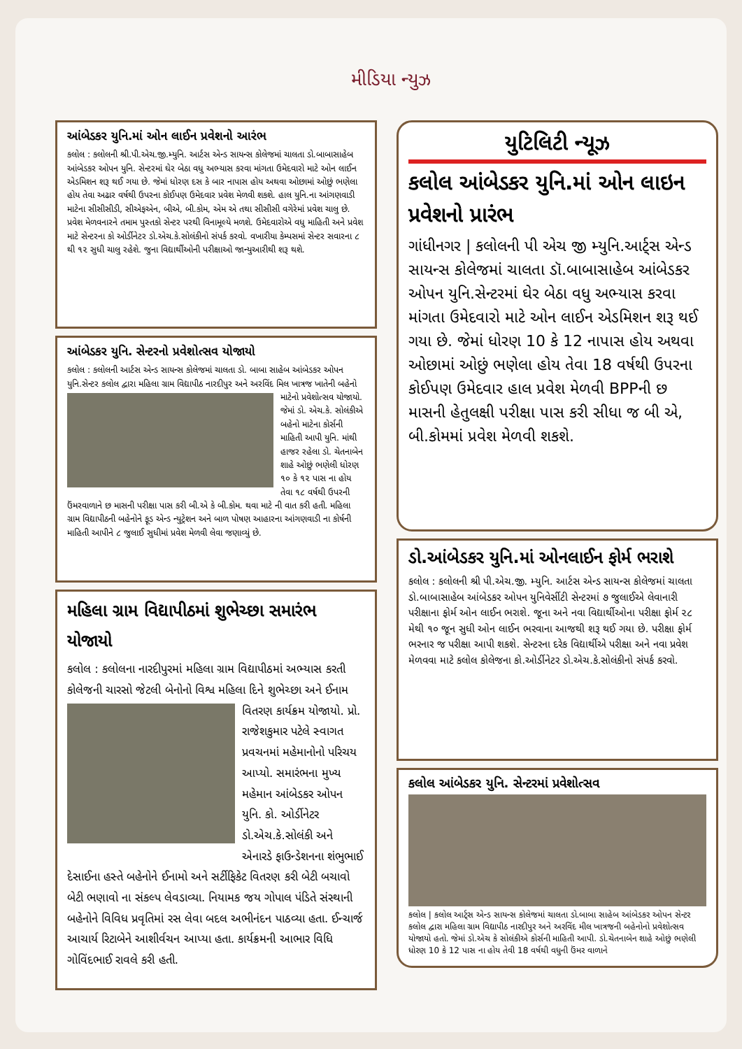મીડિયા ન્યુઝ
આંબેડકર યુનિ.માં ઓન લાઈન પ્રવેશનો આરંભ
કલોલ : કલોલની શ્રી.પી.એચ.જી.મ્યુનિ. આર્ટસ એન્ડ સાયન્સ કોલેજમાં ચાલતા ડો.બાબાસાહેબ આંબેડકર ઓપન યુનિ. સેન્ટરમાં ઘેર બેઠા વધુ અભ્યાસ કરવા માંગતા ઉમેદવારો માટે ઓન લાઈન એડમિશન શરૂ થઈ ગયા છે. જેમાં ધોરણ દસ કે બાર નાપાસ હોય અથવા ઓછામાં ઓછું ભણેલા હોય તેવા અઢાર વર્ષથી ઉપરના કોઈપણ ઉમેદવાર પ્રવેશ મેળવી શકશે. હાલ યુનિ.ના આંગણવાડી માટેના સીસીસીડી, સીએફએન, બીએ, બી.કોમ, એમ એ તથા સીસીસી વગેરેમાં પ્રવેશ ચાલુ છે. પ્રવેશ મેળવનારને તમામ પુસ્તકો સેન્ટર પરથી વિનામૂલ્યે મળશે. ઉમેદવારોએ વધુ માહિતી અને પ્રવેશ માટે સેન્ટરના કો ઓર્ડીનેટર ડો.એચ.કે.સોલંકીનો સંપર્ક કરવો. વખારીયા કેમ્પસમાં સેન્ટર સવારના ૮ થી ૧૨ સુધી ચાલુ રહેશે. જુના વિદ્યાર્થીઓની પરીક્ષાઓ જાન્યુઆરીથી શરૂ થશે.
આંબેડકર યુનિ. સેન્ટરનો પ્રવેશોત્સવ યોજાયો
કલોલ : કલોલની આર્ટસ એન્ડ સાયન્સ કોલેજમાં ચાલતા ડો. બાબા સાહેબ આંબેડકર ઓપન યુનિ.સેન્ટર કલોલ દ્વારા મહિલા ગ્રામ વિદ્યાપીઠ નારદીપુર અને અરવિંદ મિલ ખાત્રજ
ખાતેની બહેનો માટેનો પ્રવેશોત્સવ યોજાયો. જેમાં ડો. એચ.કે. સોલંકીએ બહેનો માટેના કોર્સની માહિતી આપી યુનિ. માંથી હાજર રહેલા ડો. ચેતનાબેન શાહે ઓછું ભણેલી ધોરણ ૧૦ કે ૧૨ પાસ ના હોય તેવા ૧૮ વર્ષથી ઉપરની ઉંમરવાળાને છ માસની પરીક્ષા પાસ કરી બી.એ કે બી.કોમ. થવા માટે ની વાત કરી હતી. મહિલા ગ્રામ વિદ્યાપીઠની બહેનોને ફૂડ એન્ડ ન્યુટ્રેશન અને બાળ પોષણ આહારના આંગણવાડી ના કોર્ષની માહિતી આપીને ૮ જુલાઈ સુધીમાં પ્રવેશ મેળવી લેવા જણાવ્યું છે.
મહિલા ગ્રામ વિદ્યાપીઠમાં શુભેચ્છા સમારંભ યોજાયો
કલોલ : કલોલના નારદીપુરમાં મહિલા ગ્રામ વિદ્યાપીઠમાં અભ્યાસ કરતી કોલેજની ચારસો જેટલી બેનોનો વિશ્વ મહિલા દિને શુભેચ્છા અને ઈનામ વિતરણ કાર્યક્રમ યોજાયો. પ્રો.
રાજેશકુમાર પટેલે સ્વાગત પ્રવચનમાં મહેમાનોનો પરિચય આપ્યો. સમારંભના મુખ્ય મહેમાન આંબેડકર ઓપન યુનિ. કો. ઓર્ડીનેટર ડો.એચ.કે.સોલંકી અને એનારડે ફાઉન્ડેશનના શંભુભાઈ દેસાઈના હસ્તે બહેનોને ઈનામો અને સર્ટીફિકેટ વિતરણ કરી બેટી બચાવો બેટી ભણાવો ના સંકલ્પ લેવડાવ્યા. નિયામક જય ગોપાલ પંડિતે સંસ્થાની બહેનોને વિવિધ પ્રવૃતિમાં રસ લેવા બદલ અભીનંદન પાઠવ્યા હતા. ઈન્ચાર્જ આચાર્ય રિટાબેને આશીર્વચન આપ્યા હતા. કાર્યક્રમની આભાર વિધિ ગોવિંદભાઈ રાવલે કરી હતી.
યુટિલિટી ન્યૂઝ
કલોલ આંબેડકર યુનિ.માં ઓન લાઇન પ્રવેશનો પ્રારંભ
ગાંધીનગર | કલોલની પી એચ જી મ્યુનિ.આર્ટ્સ એન્ડ સાયન્સ કોલેજમાં ચાલતા ડૉ.બાબાસાહેબ આંબેડકર ઓપન યુનિ.સેન્ટરમાં ઘેર બેઠા વધુ અભ્યાસ કરવા માંગતા ઉમેદવારો માટે ઓન લાઈન એડમિશન શરૂ થઈ ગયા છે. જેમાં ધોરણ 10 કે 12 નાપાસ હોય અથવા ઓછામાં ઓછું ભણેલા હોય તેવા 18 વર્ષથી ઉપરના કોઈપણ ઉમેદવાર હાલ પ્રવેશ મેળવી BPPની છ માસની હેતુલક્ષી પરીક્ષા પાસ કરી સીધા જ બી એ, બી.કોમમાં પ્રવેશ મેળવી શકશે.
ડો.આંબેડકર યુનિ.માં ઓનલાઈન ફોર્મ ભરાશે
કલોલ : કલોલની શ્રી પી.એચ.જી. મ્યુનિ. આર્ટસ એન્ડ સાયન્સ કોલેજમાં ચાલતા ડો.બાબાસાહેબ આંબેડકર ઓપન યુનિવેર્સીટી સેન્ટરમાં ૭ જુલાઈએ લેવાનારી પરીક્ષાના ફોર્મ ઓન લાઈન ભરાશે. જૂના અને નવા વિદ્યાર્થીઓના પરીક્ષા ફોર્મ ૨૮ મેથી ૧૦ જૂન સુધી ઓન લાઈન ભરવાના આજથી શરૂ થઈ ગયા છે. પરીક્ષા ફોર્મ ભરનાર જ પરીક્ષા આપી શકશે. સેન્ટરના દરેક વિદ્યાર્થીએ પરીક્ષા અને નવા પ્રવેશ મેળવવા માટે કલોલ કોલેજના કો.ઓર્ડીનેટર ડો.એચ.કે.સોલંકીનો સંપર્ક કરવો.
કલોલ આંબેડકર યુનિ. સેન્ટરમાં પ્રવેશોત્સવ
કલોલ | કલોલ આર્ટ્સ એન્ડ સાયન્સ કોલેજમાં ચાલતા ડો.બાબા સાહેબ આંબેડકર ઓપન સેન્ટર કલોલ દ્વારા મહિલા ગ્રામ વિદ્યાપીઠ નારદીપુર અને અરવિંદ મીલ ખાત્રજની બહેનોનો પ્રવેશોત્સવ યોજાયો હતો. જેમાં ડો.એચ કે સોલંકીએ કોર્સની માહિતી આપી. ડો.ચેતનાબેન શાહે ઓછું ભણેલી ધોરણ 10 કે 12 પાસ ના હોય તેવી 18 વર્ષથી વધુની ઉંમર વાળાને